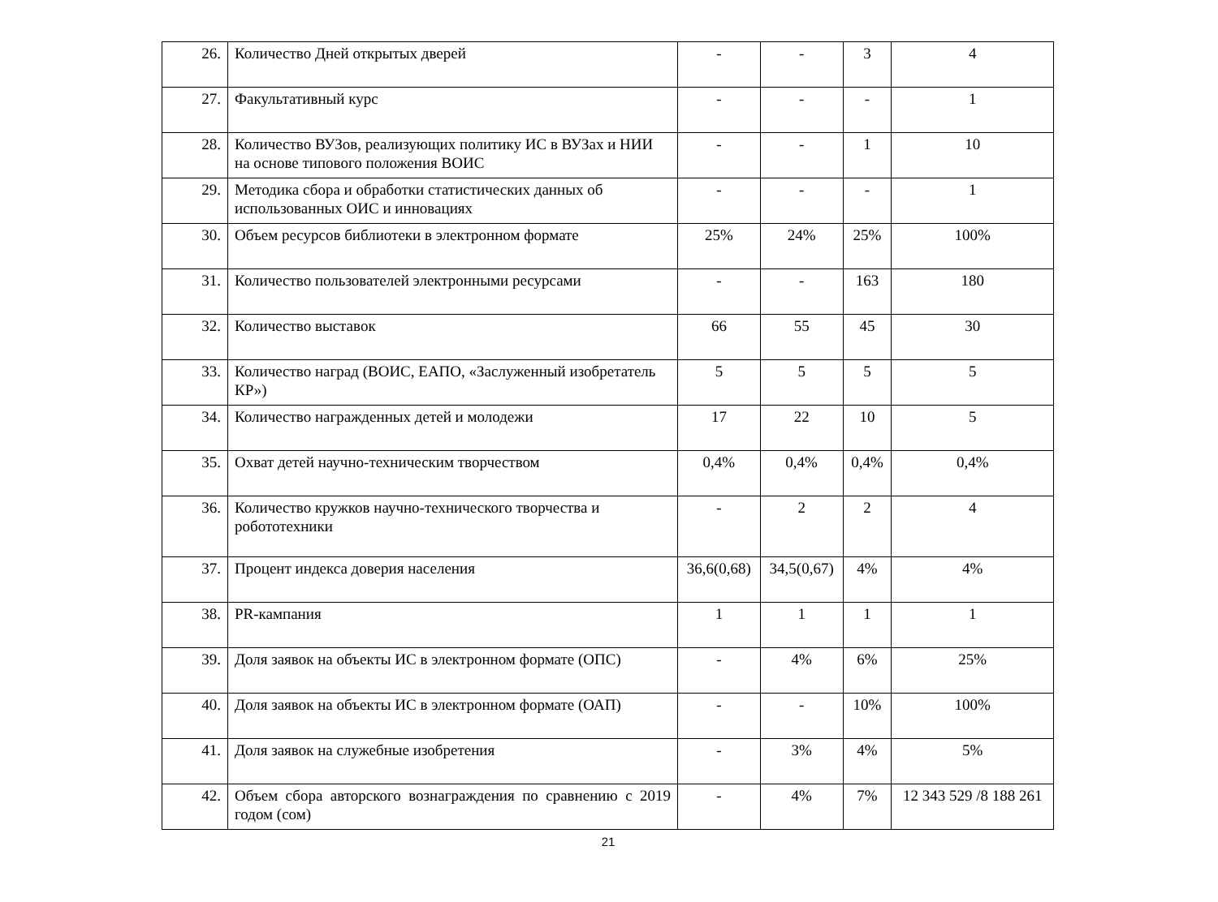| 26. | Количество Дней открытых дверей | - | - | 3 | 4 |
| 27. | Факультативный курс | - | - | - | 1 |
| 28. | Количество ВУЗов, реализующих политику ИС в ВУЗах и НИИ на основе типового положения ВОИС | - | - | 1 | 10 |
| 29. | Методика сбора и обработки статистических данных об использованных ОИС и инновациях | - | - | - | 1 |
| 30. | Объем ресурсов библиотеки в электронном формате | 25% | 24% | 25% | 100% |
| 31. | Количество пользователей электронными ресурсами | - | - | 163 | 180 |
| 32. | Количество выставок | 66 | 55 | 45 | 30 |
| 33. | Количество наград (ВОИС, ЕАПО, «Заслуженный изобретатель КР») | 5 | 5 | 5 | 5 |
| 34. | Количество награжденных детей и молодежи | 17 | 22 | 10 | 5 |
| 35. | Охват детей научно-техническим творчеством | 0,4% | 0,4% | 0,4% | 0,4% |
| 36. | Количество кружков научно-технического творчества и робототехники | - | 2 | 2 | 4 |
| 37. | Процент индекса доверия населения | 36,6(0,68) | 34,5(0,67) | 4% | 4% |
| 38. | PR-кампания | 1 | 1 | 1 | 1 |
| 39. | Доля заявок на объекты ИС в электронном формате (ОПС) | - | 4% | 6% | 25% |
| 40. | Доля заявок на объекты ИС в электронном формате (ОАП) | - | - | 10% | 100% |
| 41. | Доля заявок на служебные изобретения | - | 3% | 4% | 5% |
| 42. | Объем сбора авторского вознаграждения по сравнению с 2019 годом (сом) | - | 4% | 7% | 12 343 529 /8 188 261 |
21